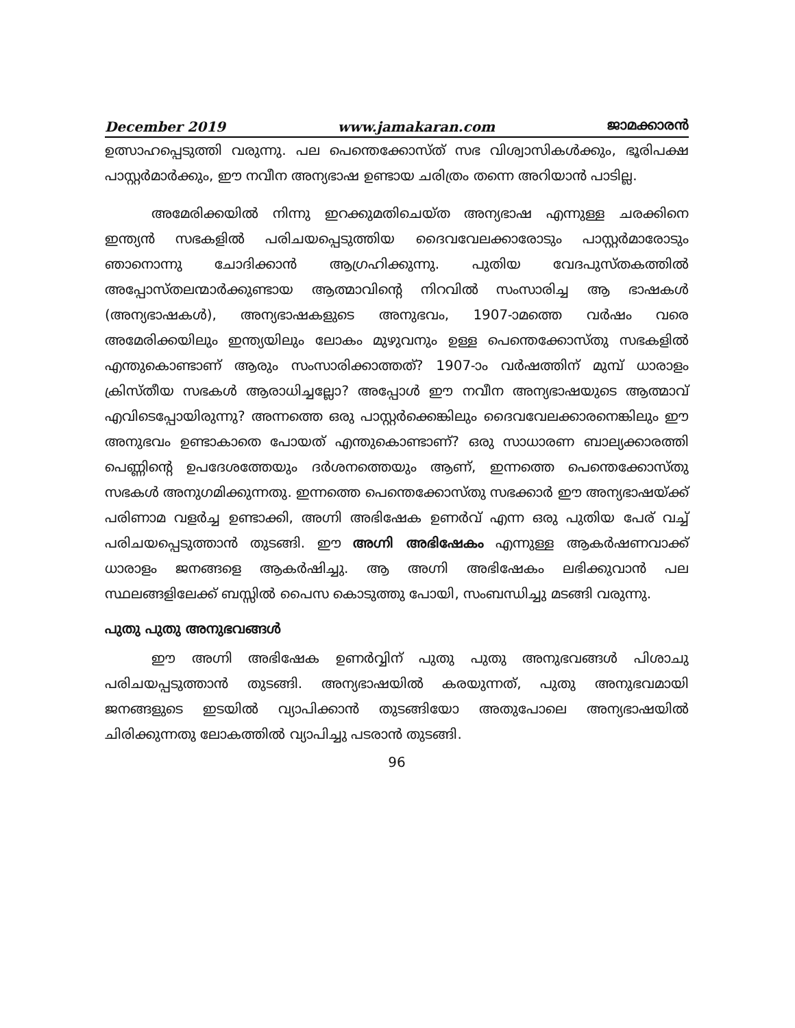December 2019 www.jamakaran.com ജാമക്കാരൻ
ഉത്സാഹപ്പെടുത്തി വരുന്നു. പല പെന്തെക്കോസ്ത് സഭ വിശ്വാസികൾക്കും, ഭൂരിപക്ഷ പാസ്റ്റർമാർക്കും, ഈ നവീന അന്യഭാഷ ഉണ്ടായ ചരിത്രം തന്നെ അറിയാൻ പാടില്ല.
അമേരിക്കയിൽ നിന്നു ഇറക്കുമതിചെയ്ത അന്യഭാഷ എന്നുള്ള ചരക്കിനെ ഇന്ത്യൻ സഭകളിൽ പരിചയപ്പെടുത്തിയ ദൈവവേലക്കാരോടും പാസ്റ്റർമാരോടും ഞാനൊന്നു ചോദിക്കാൻ ആഗ്രഹിക്കുന്നു. പുതിയ വേദപുസ്തകത്തിൽ അപ്പോസ്തലന്മാർക്കുണ്ടായ ആത്മാവിന്റെ നിറവിൽ സംസാരിച്ച ആ ഭാഷകൾ (അന്യഭാഷകൾ), അന്യഭാഷകളുടെ അനുഭവം, 1907-ാമത്തെ വർഷം വരെ അമേരിക്കയിലും ഇന്ത്യയിലും ലോകം മുഴുവനും ഉള്ള പെന്തെക്കോസ്തു സഭകളിൽ എന്തുകൊണ്ടാണ് ആരും സംസാരിക്കാത്തത്? 1907-ാം വർഷത്തിന് മുമ്പ് ധാരാളം ക്രിസ്തീയ സഭകൾ ആരാധിച്ചല്ലോ? അപ്പോൾ ഈ നവീന അന്യഭാഷയുടെ ആത്മാവ് എവിടെപ്പോയിരുന്നു? അന്നത്തെ ഒരു പാസ്റ്റർക്കെങ്കിലും ദൈവവേലക്കാരനെങ്കിലും ഈ അനുഭവം ഉണ്ടാകാതെ പോയത് എന്തുകൊണ്ടാണ്? ഒരു സാധാരണ ബാല്യക്കാരത്തി പെണ്ണിന്റെ ഉപദേശത്തേയും ദർശനത്തെയും ആണ്, ഇന്നത്തെ പെന്തെക്കോസ്തു സഭകൾ അനുഗമിക്കുന്നതു. ഇന്നത്തെ പെന്തെക്കോസ്തു സഭക്കാർ ഈ അന്യഭാഷയ്ക്ക് പരിണാമ വളർച്ച ഉണ്ടാക്കി, അഗ്നി അഭിഷേക ഉണർവ് എന്ന ഒരു പുതിയ പേര് വച്ച് പരിചയപ്പെടുത്താൻ തുടങ്ങി. ഈ അഗ്നി അഭിഷേകം എന്നുള്ള ആകർഷണവാക്ക് ധാരാളം ജനങ്ങളെ ആകർഷിച്ചു. ആ അഗ്നി അഭിഷേകം ലഭിക്കുവാൻ പല സ്ഥലങ്ങളിലേക്ക് ബസ്സിൽ പൈസ കൊടുത്തു പോയി, സംബന്ധിച്ചു മടങ്ങി വരുന്നു.
പുതു പുതു അനുഭവങ്ങൾ
ഈ അഗ്നി അഭിഷേക ഉണർവ്വിന് പുതു പുതു അനുഭവങ്ങൾ പിശാചു പരിചയപ്പടുത്താൻ തുടങ്ങി. അന്യഭാഷയിൽ കരയുന്നത്, പുതു അനുഭവമായി ജനങ്ങളുടെ ഇടയിൽ വ്യാപിക്കാൻ തുടങ്ങിയോ അതുപോലെ അന്യഭാഷയിൽ ചിരിക്കുന്നതു ലോകത്തിൽ വ്യാപിച്ചു പടരാൻ തുടങ്ങി.
96